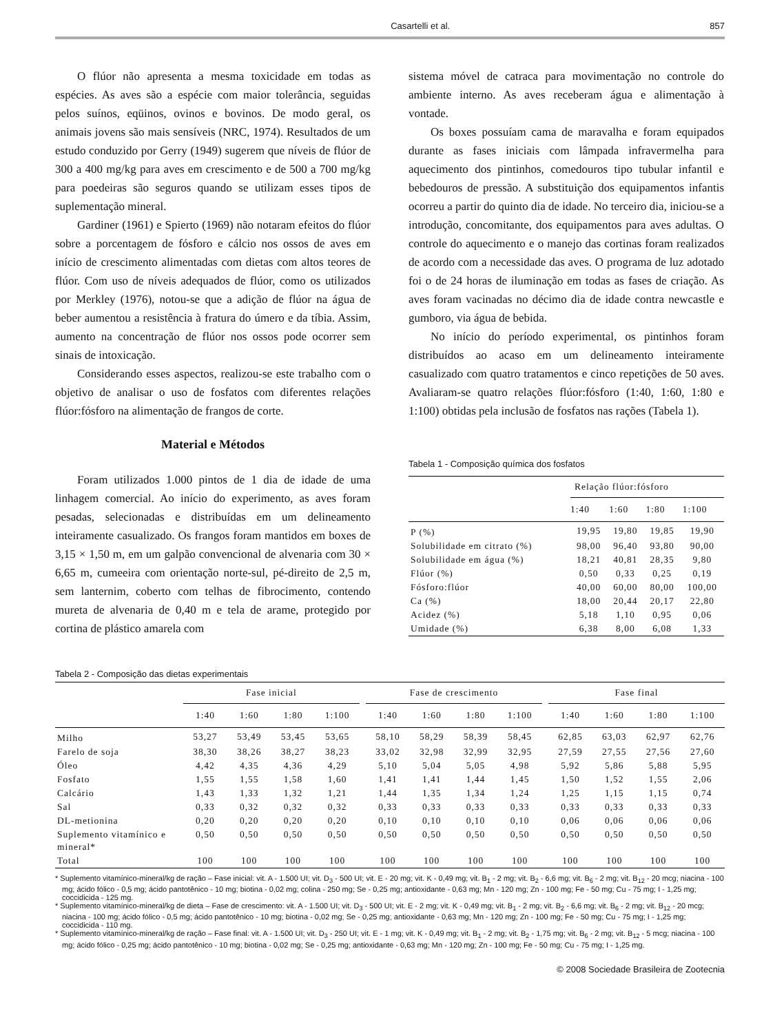Casartelli et al. 857
O flúor não apresenta a mesma toxicidade em todas as espécies. As aves são a espécie com maior tolerância, seguidas pelos suínos, eqüinos, ovinos e bovinos. De modo geral, os animais jovens são mais sensíveis (NRC, 1974). Resultados de um estudo conduzido por Gerry (1949) sugerem que níveis de flúor de 300 a 400 mg/kg para aves em crescimento e de 500 a 700 mg/kg para poedeiras são seguros quando se utilizam esses tipos de suplementação mineral.
Gardiner (1961) e Spierto (1969) não notaram efeitos do flúor sobre a porcentagem de fósforo e cálcio nos ossos de aves em início de crescimento alimentadas com dietas com altos teores de flúor. Com uso de níveis adequados de flúor, como os utilizados por Merkley (1976), notou-se que a adição de flúor na água de beber aumentou a resistência à fratura do úmero e da tíbia. Assim, aumento na concentração de flúor nos ossos pode ocorrer sem sinais de intoxicação.
Considerando esses aspectos, realizou-se este trabalho com o objetivo de analisar o uso de fosfatos com diferentes relações flúor:fósforo na alimentação de frangos de corte.
Material e Métodos
Foram utilizados 1.000 pintos de 1 dia de idade de uma linhagem comercial. Ao início do experimento, as aves foram pesadas, selecionadas e distribuídas em um delineamento inteiramente casualizado. Os frangos foram mantidos em boxes de 3,15 × 1,50 m, em um galpão convencional de alvenaria com 30 × 6,65 m, cumeeira com orientação norte-sul, pé-direito de 2,5 m, sem lanternim, coberto com telhas de fibrocimento, contendo mureta de alvenaria de 0,40 m e tela de arame, protegido por cortina de plástico amarela com
sistema móvel de catraca para movimentação no controle do ambiente interno. As aves receberam água e alimentação à vontade.
Os boxes possuíam cama de maravalha e foram equipados durante as fases iniciais com lâmpada infravermelha para aquecimento dos pintinhos, comedouros tipo tubular infantil e bebedouros de pressão. A substituição dos equipamentos infantis ocorreu a partir do quinto dia de idade. No terceiro dia, iniciou-se a introdução, concomitante, dos equipamentos para aves adultas. O controle do aquecimento e o manejo das cortinas foram realizados de acordo com a necessidade das aves. O programa de luz adotado foi o de 24 horas de iluminação em todas as fases de criação. As aves foram vacinadas no décimo dia de idade contra newcastle e gumboro, via água de bebida.
No início do período experimental, os pintinhos foram distribuídos ao acaso em um delineamento inteiramente casualizado com quatro tratamentos e cinco repetições de 50 aves. Avaliaram-se quatro relações flúor:fósforo (1:40, 1:60, 1:80 e 1:100) obtidas pela inclusão de fosfatos nas rações (Tabela 1).
Tabela 1 - Composição química dos fosfatos
| | Relação flúor:fósforo | | | |
| --- | --- | --- | --- | --- |
| | 1:40 | 1:60 | 1:80 | 1:100 |
| P (%) | 19,95 | 19,80 | 19,85 | 19,90 |
| Solubilidade em citrato (%) | 98,00 | 96,40 | 93,80 | 90,00 |
| Solubilidade em água (%) | 18,21 | 40,81 | 28,35 | 9,80 |
| Flúor (%) | 0,50 | 0,33 | 0,25 | 0,19 |
| Fósforo:flúor | 40,00 | 60,00 | 80,00 | 100,00 |
| Ca (%) | 18,00 | 20,44 | 20,17 | 22,80 |
| Acidez (%) | 5,18 | 1,10 | 0,95 | 0,06 |
| Umidade (%) | 6,38 | 8,00 | 6,08 | 1,33 |
Tabela 2 - Composição das dietas experimentais
| | Fase inicial | | | | | Fase de crescimento | | | | | Fase final | | | |
| --- | --- | --- | --- | --- | --- | --- | --- | --- | --- | --- | --- | --- | --- | --- |
| | 1:40 | 1:60 | 1:80 | 1:100 | | 1:40 | 1:60 | 1:80 | 1:100 | | 1:40 | 1:60 | 1:80 | 1:100 |
| Milho | 53,27 | 53,49 | 53,45 | 53,65 | | 58,10 | 58,29 | 58,39 | 58,45 | | 62,85 | 63,03 | 62,97 | 62,76 |
| Farelo de soja | 38,30 | 38,26 | 38,27 | 38,23 | | 33,02 | 32,98 | 32,99 | 32,95 | | 27,59 | 27,55 | 27,56 | 27,60 |
| Óleo | 4,42 | 4,35 | 4,36 | 4,29 | | 5,10 | 5,04 | 5,05 | 4,98 | | 5,92 | 5,86 | 5,88 | 5,95 |
| Fosfato | 1,55 | 1,55 | 1,58 | 1,60 | | 1,41 | 1,41 | 1,44 | 1,45 | | 1,50 | 1,52 | 1,55 | 2,06 |
| Calcário | 1,43 | 1,33 | 1,32 | 1,21 | | 1,44 | 1,35 | 1,34 | 1,24 | | 1,25 | 1,15 | 1,15 | 0,74 |
| Sal | 0,33 | 0,32 | 0,32 | 0,32 | | 0,33 | 0,33 | 0,33 | 0,33 | | 0,33 | 0,33 | 0,33 | 0,33 |
| DL-metionina | 0,20 | 0,20 | 0,20 | 0,20 | | 0,10 | 0,10 | 0,10 | 0,10 | | 0,06 | 0,06 | 0,06 | 0,06 |
| Suplemento vitamínico e mineral* | 0,50 | 0,50 | 0,50 | 0,50 | | 0,50 | 0,50 | 0,50 | 0,50 | | 0,50 | 0,50 | 0,50 | 0,50 |
| Total | 100 | 100 | 100 | 100 | | 100 | 100 | 100 | 100 | | 100 | 100 | 100 | 100 |
* Suplemento vitamínico-mineral/kg de ração – Fase inicial: vit. A - 1.500 UI; vit. D<sub>3</sub> - 500 UI; vit. E - 20 mg; vit. K - 0,49 mg; vit. B<sub>1</sub> - 2 mg; vit. B<sub>2</sub> - 6,6 mg; vit. B<sub>6</sub> - 2 mg; vit. B<sub>12</sub> - 20 mcg; niacina - 100 mg; ácido fólico - 0,5 mg; ácido pantotênico - 10 mg; biotina - 0,02 mg; colina - 250 mg; Se - 0,25 mg; antioxidante - 0,63 mg; Mn - 120 mg; Zn - 100 mg; Fe - 50 mg; Cu - 75 mg; I - 1,25 mg; coccidicida - 125 mg.
* Suplemento vitamínico-mineral/kg de dieta – Fase de crescimento: vit. A - 1.500 UI; vit. D<sub>3</sub> - 500 UI; vit. E - 2 mg; vit. K - 0,49 mg; vit. B<sub>1</sub> - 2 mg; vit. B<sub>2</sub> - 6,6 mg; vit. B<sub>6</sub> - 2 mg; vit. B<sub>12</sub> - 20 mcg; niacina - 100 mg; ácido fólico - 0,5 mg; ácido pantotênico - 10 mg; biotina - 0,02 mg; Se - 0,25 mg; antioxidante - 0,63 mg; Mn - 120 mg; Zn - 100 mg; Fe - 50 mg; Cu - 75 mg; I - 1,25 mg; coccidicida - 110 mg.
* Suplemento vitamínico-mineral/kg de ração – Fase final: vit. A - 1.500 UI; vit. D<sub>3</sub> - 250 UI; vit. E - 1 mg; vit. K - 0,49 mg; vit. B<sub>1</sub> - 2 mg; vit. B<sub>2</sub> - 1,75 mg; vit. B<sub>6</sub> - 2 mg; vit. B<sub>12</sub> - 5 mcg; niacina - 100 mg; ácido fólico - 0,25 mg; ácido pantotênico - 10 mg; biotina - 0,02 mg; Se - 0,25 mg; antioxidante - 0,63 mg; Mn - 120 mg; Zn - 100 mg; Fe - 50 mg; Cu - 75 mg; I - 1,25 mg.
© 2008 Sociedade Brasileira de Zootecnia